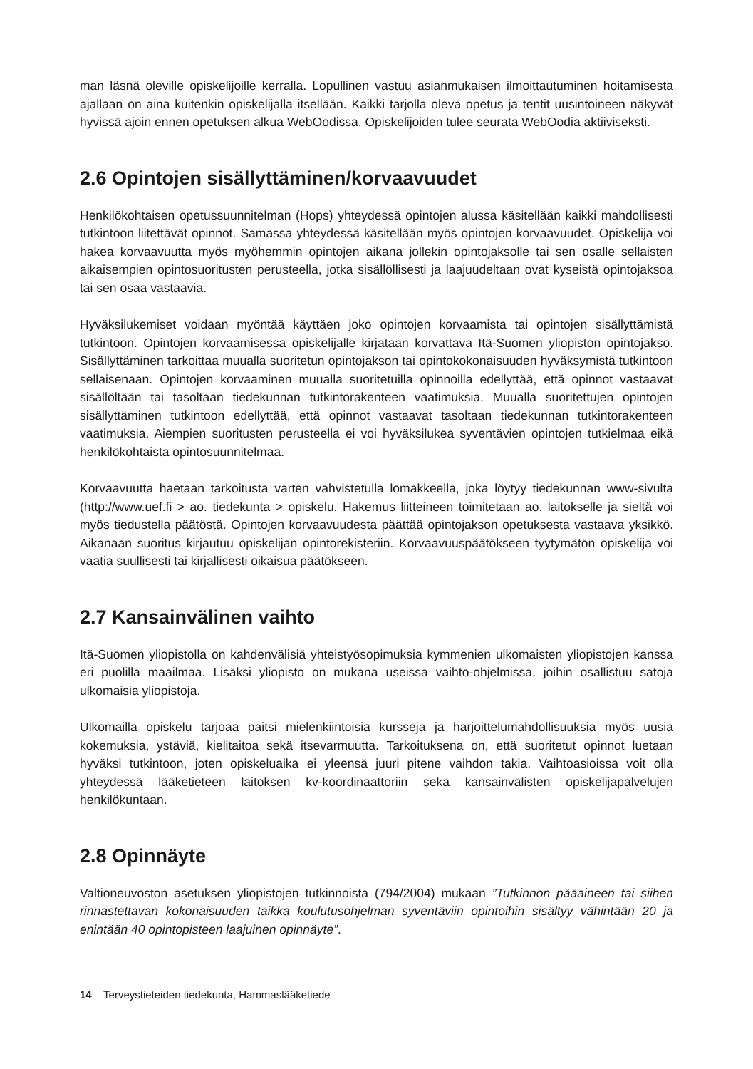man läsnä oleville opiskelijoille kerralla. Lopullinen vastuu asianmukaisen ilmoittautuminen hoitamisesta ajallaan on aina kuitenkin opiskelijalla itsellään. Kaikki tarjolla oleva opetus ja tentit uusintoineen näkyvät hyvissä ajoin ennen opetuksen alkua WebOodissa. Opiskelijoiden tulee seurata WebOodia aktiiviseksti.
2.6 Opintojen sisällyttäminen/korvaavuudet
Henkilökohtaisen opetussuunnitelman (Hops) yhteydessä opintojen alussa käsitellään kaikki mahdollisesti tutkintoon liitettävät opinnot. Samassa yhteydessä käsitellään myös opintojen korvaavuudet. Opiskelija voi hakea korvaavuutta myös myöhemmin opintojen aikana jollekin opintojaksolle tai sen osalle sellaisten aikaisempien opintosuoritusten perusteella, jotka sisällöllisesti ja laajuudeltaan ovat kyseistä opintojaksoa tai sen osaa vastaavia.
Hyväksilukemiset voidaan myöntää käyttäen joko opintojen korvaamista tai opintojen sisällyttämistä tutkintoon. Opintojen korvaamisessa opiskelijalle kirjataan korvattava Itä-Suomen yliopiston opintojakso. Sisällyttäminen tarkoittaa muualla suoritetun opintojakson tai opintokokonaisuuden hyväksymistä tutkintoon sellaisenaan. Opintojen korvaaminen muualla suoritetuilla opinnoilla edellyttää, että opinnot vastaavat sisällöltään tai tasoltaan tiedekunnan tutkintorakenteen vaatimuksia. Muualla suoritettujen opintojen sisällyttäminen tutkintoon edellyttää, että opinnot vastaavat tasoltaan tiedekunnan tutkintorakenteen vaatimuksia. Aiempien suoritusten perusteella ei voi hyväksilukea syventävien opintojen tutkielmaa eikä henkilökohtaista opintosuunnitelmaa.
Korvaavuutta haetaan tarkoitusta varten vahvistetulla lomakkeella, joka löytyy tiedekunnan www-sivulta (http://www.uef.fi > ao. tiedekunta > opiskelu. Hakemus liitteineen toimitetaan ao. laitokselle ja sieltä voi myös tiedustella päätöstä. Opintojen korvaavuudesta päättää opintojakson opetuksesta vastaava yksikkö. Aikanaan suoritus kirjautuu opiskelijan opintorekisteriin. Korvaavuuspäätökseen tyytymätön opiskelija voi vaatia suullisesti tai kirjallisesti oikaisua päätökseen.
2.7 Kansainvälinen vaihto
Itä-Suomen yliopistolla on kahdenvälisiä yhteistyösopimuksia kymmenien ulkomaisten yliopistojen kanssa eri puolilla maailmaa. Lisäksi yliopisto on mukana useissa vaihto-ohjelmissa, joihin osallistuu satoja ulkomaisia yliopistoja.
Ulkomailla opiskelu tarjoaa paitsi mielenkiintoisia kursseja ja harjoittelumahdollisuuksia myös uusia kokemuksia, ystäviä, kielitaitoa sekä itsevarmuutta. Tarkoituksena on, että suoritetut opinnot luetaan hyväksi tutkintoon, joten opiskeluaika ei yleensä juuri pitene vaihdon takia. Vaihtoasioissa voit olla yhteydessä lääketieteen laitoksen kv-koordinaattoriin sekä kansainvälisten opiskelijapalvelujen henkilökuntaan.
2.8 Opinnäyte
Valtioneuvoston asetuksen yliopistojen tutkinnoista (794/2004) mukaan ”Tutkinnon pääaineen tai siihen rinnastettavan kokonaisuuden taikka koulutusohjelman syventäviin opintoihin sisältyy vähintään 20 ja enintään 40 opintopisteen laajuinen opinnäyte”.
14 Terveystieteiden tiedekunta, Hammaslääketiede